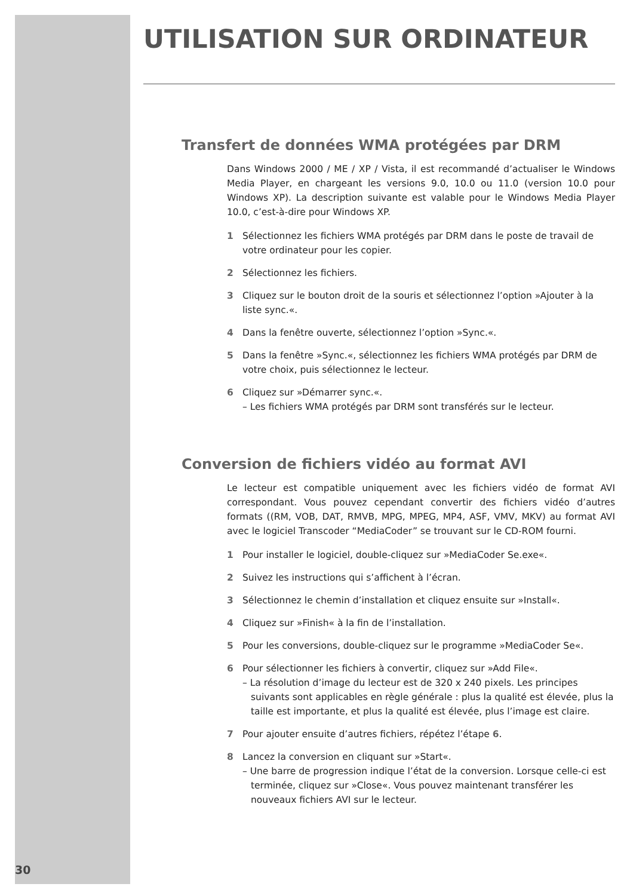UTILISATION SUR ORDINATEUR
Transfert de données WMA protégées par DRM
Dans Windows 2000 / ME / XP / Vista, il est recommandé d’actualiser le Windows Media Player, en chargeant les versions 9.0, 10.0 ou 11.0 (version 10.0 pour Windows XP). La description suivante est valable pour le Windows Media Player 10.0, c’est-à-dire pour Windows XP.
1 Sélectionnez les fichiers WMA protégés par DRM dans le poste de travail de votre ordinateur pour les copier.
2 Sélectionnez les fichiers.
3 Cliquez sur le bouton droit de la souris et sélectionnez l’option »Ajouter à la liste sync.«.
4 Dans la fenêtre ouverte, sélectionnez l’option »Sync.«.
5 Dans la fenêtre »Sync.«, sélectionnez les fichiers WMA protégés par DRM de votre choix, puis sélectionnez le lecteur.
6 Cliquez sur »Démarrer sync.«.
– Les fichiers WMA protégés par DRM sont transférés sur le lecteur.
Conversion de fichiers vidéo au format AVI
Le lecteur est compatible uniquement avec les fichiers vidéo de format AVI correspondant. Vous pouvez cependant convertir des fichiers vidéo d’autres formats ((RM, VOB, DAT, RMVB, MPG, MPEG, MP4, ASF, VMV, MKV) au format AVI avec le logiciel Transcoder “MediaCoder” se trouvant sur le CD-ROM fourni.
1 Pour installer le logiciel, double-cliquez sur »MediaCoder Se.exe«.
2 Suivez les instructions qui s’affichent à l’écran.
3 Sélectionnez le chemin d’installation et cliquez ensuite sur »Install«.
4 Cliquez sur »Finish« à la fin de l’installation.
5 Pour les conversions, double-cliquez sur le programme »MediaCoder Se«.
6 Pour sélectionner les fichiers à convertir, cliquez sur »Add File«.
– La résolution d’image du lecteur est de 320 x 240 pixels. Les principes suivants sont applicables en règle générale : plus la qualité est élevée, plus la taille est importante, et plus la qualité est élevée, plus l’image est claire.
7 Pour ajouter ensuite d’autres fichiers, répétez l’étape 6.
8 Lancez la conversion en cliquant sur »Start«.
– Une barre de progression indique l’état de la conversion. Lorsque celle-ci est terminée, cliquez sur »Close«. Vous pouvez maintenant transférer les nouveaux fichiers AVI sur le lecteur.
30